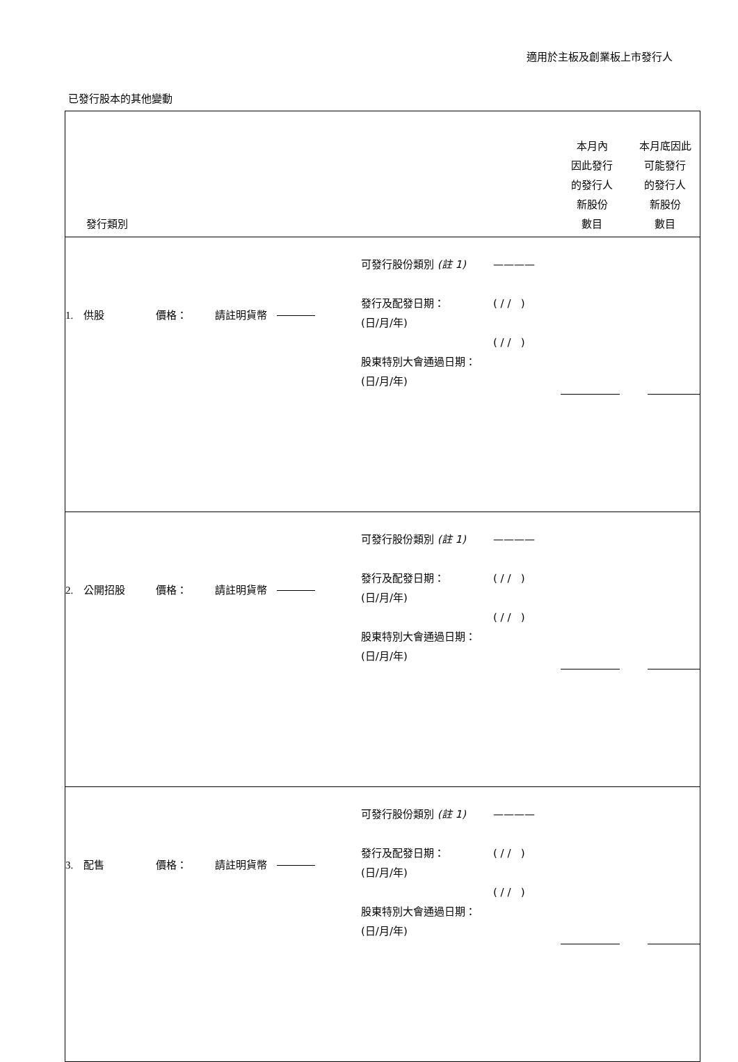適用於主板及創業板上市發行人
已發行股本的其他變動
| 發行類別 | | | | | 本月內 因此發行 的發行人 新股份 數目 | 本月底因此 可能發行 的發行人 新股份 數目 |
| --- | --- | --- | --- | --- | --- | --- |
| 1. 供股 | 價格： | 請註明貨幣 | 可發行股份類別 (註 1) 發行及配發日期： (日/月/年) 股東特別大會通過日期： (日/月/年) | ———— ( / / ) ( / / ) | | |
| 2. 公開招股 | 價格： | 請註明貨幣 | 可發行股份類別 (註 1) 發行及配發日期： (日/月/年) 股東特別大會通過日期： (日/月/年) | ———— ( / / ) ( / / ) | | |
| 3. 配售 | 價格： | 請註明貨幣 | 可發行股份類別 (註 1) 發行及配發日期： (日/月/年) 股東特別大會通過日期： (日/月/年) | ———— ( / / ) ( / / ) | | |